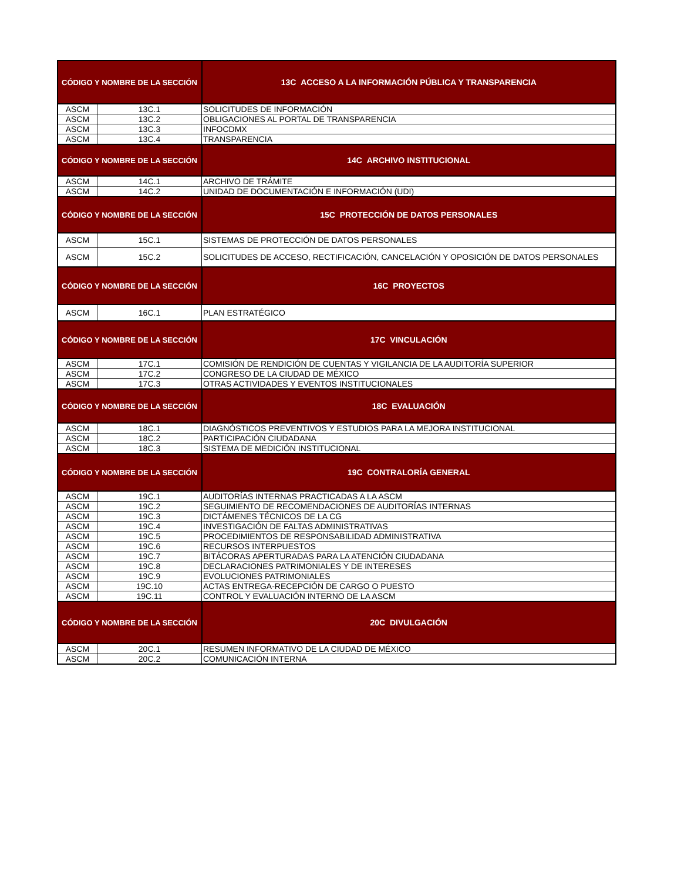| CÓDIGO Y NOMBRE DE LA SECCIÓN | | 13C ACCESO A LA INFORMACIÓN PÚBLICA Y TRANSPARENCIA |
| --- | --- | --- |
| ASCM | 13C.1 | SOLICITUDES DE INFORMACIÓN |
| ASCM | 13C.2 | OBLIGACIONES AL PORTAL DE TRANSPARENCIA |
| ASCM | 13C.3 | INFOCDMX |
| ASCM | 13C.4 | TRANSPARENCIA |
| CÓDIGO Y NOMBRE DE LA SECCIÓN | | 14C ARCHIVO INSTITUCIONAL |
| ASCM | 14C.1 | ARCHIVO DE TRÁMITE |
| ASCM | 14C.2 | UNIDAD DE DOCUMENTACIÓN E INFORMACIÓN (UDI) |
| CÓDIGO Y NOMBRE DE LA SECCIÓN | | 15C PROTECCIÓN DE DATOS PERSONALES |
| ASCM | 15C.1 | SISTEMAS DE PROTECCIÓN DE DATOS PERSONALES |
| ASCM | 15C.2 | SOLICITUDES DE ACCESO, RECTIFICACIÓN, CANCELACIÓN Y OPOSICIÓN DE DATOS PERSONALES |
| CÓDIGO Y NOMBRE DE LA SECCIÓN | | 16C PROYECTOS |
| ASCM | 16C.1 | PLAN ESTRATÉGICO |
| CÓDIGO Y NOMBRE DE LA SECCIÓN | | 17C VINCULACIÓN |
| ASCM | 17C.1 | COMISIÓN DE RENDICIÓN DE CUENTAS Y VIGILANCIA DE LA AUDITORÍA SUPERIOR |
| ASCM | 17C.2 | CONGRESO DE LA CIUDAD DE MÉXICO |
| ASCM | 17C.3 | OTRAS ACTIVIDADES Y EVENTOS INSTITUCIONALES |
| CÓDIGO Y NOMBRE DE LA SECCIÓN | | 18C EVALUACIÓN |
| ASCM | 18C.1 | DIAGNÓSTICOS PREVENTIVOS Y ESTUDIOS PARA LA MEJORA INSTITUCIONAL |
| ASCM | 18C.2 | PARTICIPACIÓN CIUDADANA |
| ASCM | 18C.3 | SISTEMA DE MEDICIÓN INSTITUCIONAL |
| CÓDIGO Y NOMBRE DE LA SECCIÓN | | 19C CONTRALORÍA GENERAL |
| ASCM | 19C.1 | AUDITORÍAS INTERNAS PRACTICADAS A LA ASCM |
| ASCM | 19C.2 | SEGUIMIENTO DE RECOMENDACIONES DE AUDITORÍAS INTERNAS |
| ASCM | 19C.3 | DICTÁMENES TÉCNICOS DE LA CG |
| ASCM | 19C.4 | INVESTIGACIÓN DE FALTAS ADMINISTRATIVAS |
| ASCM | 19C.5 | PROCEDIMIENTOS DE RESPONSABILIDAD ADMINISTRATIVA |
| ASCM | 19C.6 | RECURSOS INTERPUESTOS |
| ASCM | 19C.7 | BITÁCORAS APERTURADAS PARA LA ATENCIÓN CIUDADANA |
| ASCM | 19C.8 | DECLARACIONES PATRIMONIALES Y DE INTERESES |
| ASCM | 19C.9 | EVOLUCIONES PATRIMONIALES |
| ASCM | 19C.10 | ACTAS ENTREGA-RECEPCIÓN DE CARGO O PUESTO |
| ASCM | 19C.11 | CONTROL Y EVALUACIÓN INTERNO DE LA ASCM |
| CÓDIGO Y NOMBRE DE LA SECCIÓN | | 20C DIVULGACIÓN |
| ASCM | 20C.1 | RESUMEN INFORMATIVO DE LA CIUDAD DE MÉXICO |
| ASCM | 20C.2 | COMUNICACIÓN INTERNA |